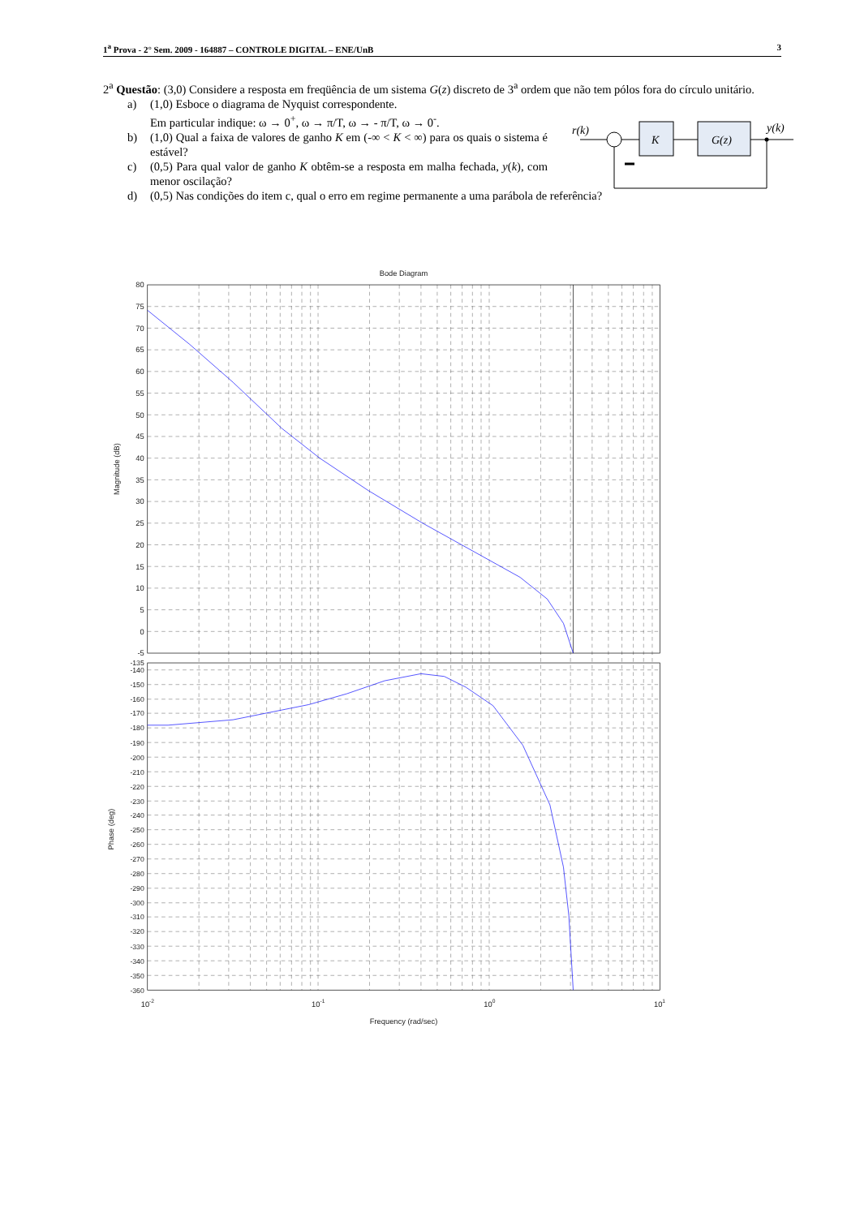1<sup>a</sup> Prova - 2° Sem. 2009 - 164887 – CONTROLE DIGITAL – ENE/UnB 3
2<sup>a</sup> Questão: (3,0) Considere a resposta em freqüência de um sistema G(z) discreto de 3<sup>a</sup> ordem que não tem pólos fora do círculo unitário.
a) (1,0) Esboce o diagrama de Nyquist correspondente.
Em particular indique: ω → 0<sup>+</sup>, ω → π/T, ω → - π/T, ω → 0<sup>-</sup>.
b) (1,0) Qual a faixa de valores de ganho K em (-∞ < K < ∞) para os quais o sistema é estável?
c) (0,5) Para qual valor de ganho K obtêm-se a resposta em malha fechada, y(k), com menor oscilação?
d) (0,5) Nas condições do item c, qual o erro em regime permanente a uma parábola de referência?
r(k)
K
G(z)
y(k)
Bode Diagram
80
75
70
65
60
55
50
45
40
35
30
25
20
15
10
5
0
-5
-135
-140
-150
-160
-170
-180
-190
-200
-210
-220
-230
-240
-250
-260
-270
-280
-290
-300
-310
-320
-330
-340
-350
-360
Magnitude (dB)
Phase (deg)
10-2
10-1
100
101
Frequency (rad/sec)